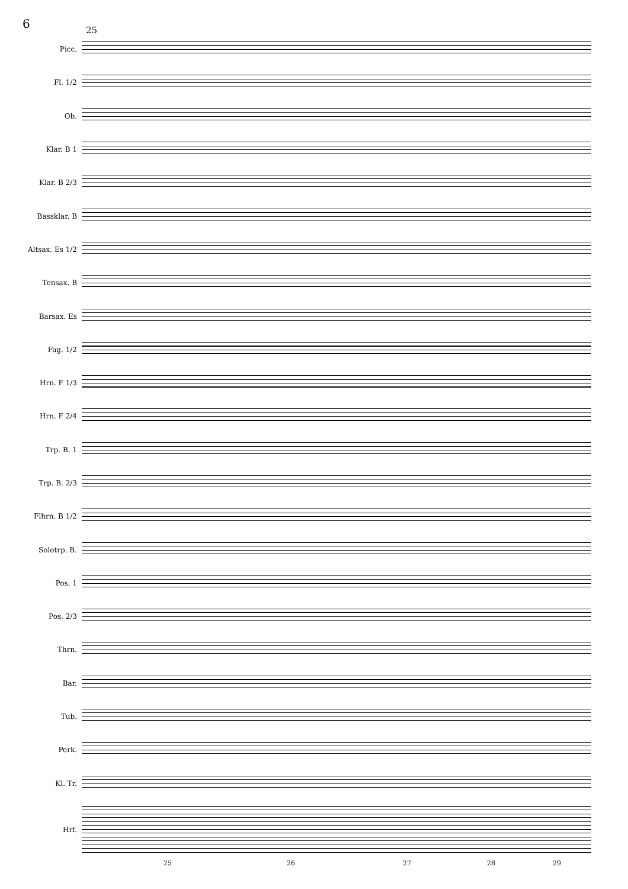6 25
Picc.
Fl. 1/2
Ob.
Klar. B 1
Klar. B 2/3
Bassklar. B
Altsax. Es 1/2
Tensax. B
Barsax. Es
Fag. 1/2
Hrn. F 1/3
Hrn. F 2/4
Trp. B. 1
Trp. B. 2/3
Flhrn. B 1/2
Solotrp. B.
Pos. 1
Pos. 2/3
Thrn.
Bar.
Tub.
Perk.
Kl. Tr.
Hrf.
25 26 27 28 29